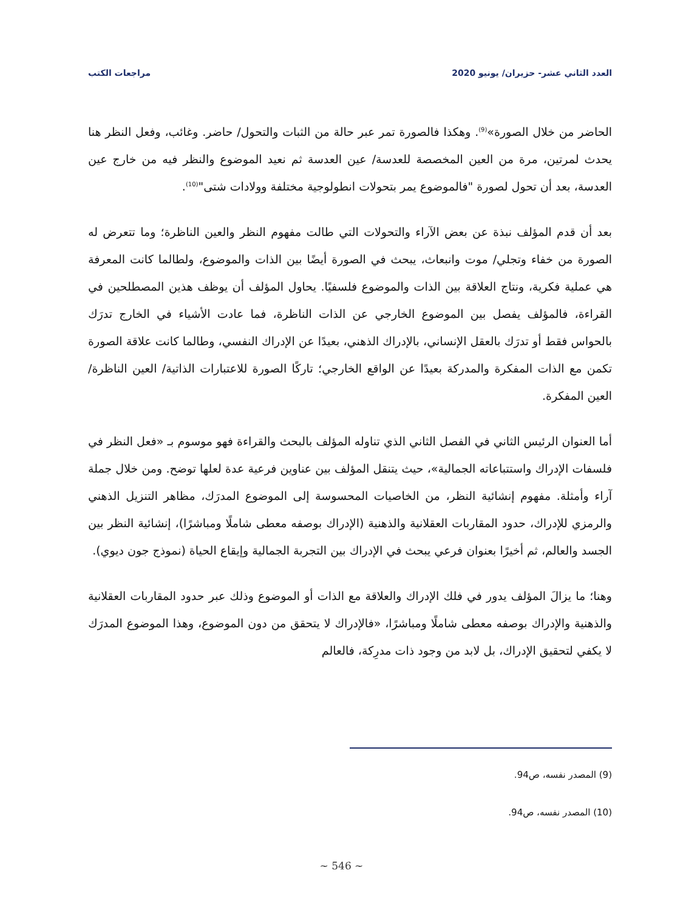العدد الثاني عشر- حزيران/ يونيو 2020 مراجعات الكتب
الحاضر من خلال الصورة»<sup>(9)</sup>. وهكذا فالصورة تمر عبر حالة من الثبات والتحول/ حاضر. وغائب، وفعل النظر هنا يحدث لمرتين، مرة من العين المخصصة للعدسة/ عين العدسة ثم نعيد الموضوع والنظر فيه من خارج عين العدسة، بعد أن تحول لصورة "فالموضوع يمر بتحولات انطولوجية مختلفة وولادات شتى"<sup>(10)</sup>.
بعد أن قدم المؤلف نبذة عن بعض الآراء والتحولات التي طالت مفهوم النظر والعين الناظرة؛ وما تتعرض له الصورة من خفاء وتجلي/ موت وانبعاث، يبحث في الصورة أيضًا بين الذات والموضوع، ولطالما كانت المعرفة هي عملية فكرية، ونتاج العلاقة بين الذات والموضوع فلسفيًا. يحاول المؤلف أن يوظف هذين المصطلحين في القراءة، فالمؤلف يفصل بين الموضوع الخارجي عن الذات الناظرة، فما عادت الأشياء في الخارج تدرَك بالحواس فقط أو تدرَك بالعقل الإنساني، بالإدراك الذهني، بعيدًا عن الإدراك النفسي، وطالما كانت علاقة الصورة تكمن مع الذات المفكرة والمدركة بعيدًا عن الواقع الخارجي؛ تاركًا الصورة للاعتبارات الذاتية/ العين الناظرة/ العين المفكرة.
أما العنوان الرئيس الثاني في الفصل الثاني الذي تناوله المؤلف بالبحث والقراءة فهو موسوم بـ «فعل النظر في فلسفات الإدراك واستتباعاته الجمالية»، حيث يتنقل المؤلف بين عناوين فرعية عدة لعلها توضح. ومن خلال جملة آراء وأمثلة. مفهوم إنشائية النظر، من الخاصيات المحسوسة إلى الموضوع المدرَك، مظاهر التنزيل الذهني والرمزي للإدراك، حدود المقاربات العقلانية والذهنية (الإدراك بوصفه معطى شاملًا ومباشرًا)، إنشائية النظر بين الجسد والعالم، ثم أخيرًا بعنوان فرعي يبحث في الإدراك بين التجربة الجمالية وإيقاع الحياة (نموذج جون ديوي).
وهنا؛ ما يزالَ المؤلف يدور في فلك الإدراك والعلاقة مع الذات أو الموضوع وذلك عبر حدود المقاربات العقلانية والذهنية والإدراك بوصفه معطى شاملًا ومباشرًا، «فالإدراك لا يتحقق من دون الموضوع، وهذا الموضوع المدرَك لا يكفي لتحقيق الإدراك، بل لابد من وجود ذات مدرِكة، فالعالم
(9) المصدر نفسه، ص94.
(10) المصدر نفسه، ص94.
~ 546 ~